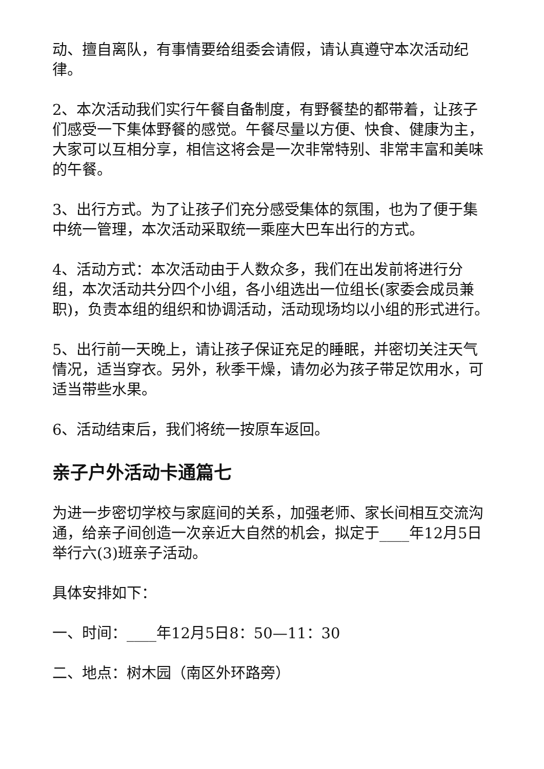动、擅自离队，有事情要给组委会请假，请认真遵守本次活动纪律。
2、本次活动我们实行午餐自备制度，有野餐垫的都带着，让孩子们感受一下集体野餐的感觉。午餐尽量以方便、快食、健康为主，大家可以互相分享，相信这将会是一次非常特别、非常丰富和美味的午餐。
3、出行方式。为了让孩子们充分感受集体的氛围，也为了便于集中统一管理，本次活动采取统一乘座大巴车出行的方式。
4、活动方式：本次活动由于人数众多，我们在出发前将进行分组，本次活动共分四个小组，各小组选出一位组长(家委会成员兼职)，负责本组的组织和协调活动，活动现场均以小组的形式进行。
5、出行前一天晚上，请让孩子保证充足的睡眠，并密切关注天气情况，适当穿衣。另外，秋季干燥，请勿必为孩子带足饮用水，可适当带些水果。
6、活动结束后，我们将统一按原车返回。
亲子户外活动卡通篇七
为进一步密切学校与家庭间的关系，加强老师、家长间相互交流沟通，给亲子间创造一次亲近大自然的机会，拟定于____年12月5日举行六(3)班亲子活动。
具体安排如下：
一、时间：____年12月5日8：50—11：30
二、地点：树木园（南区外环路旁）